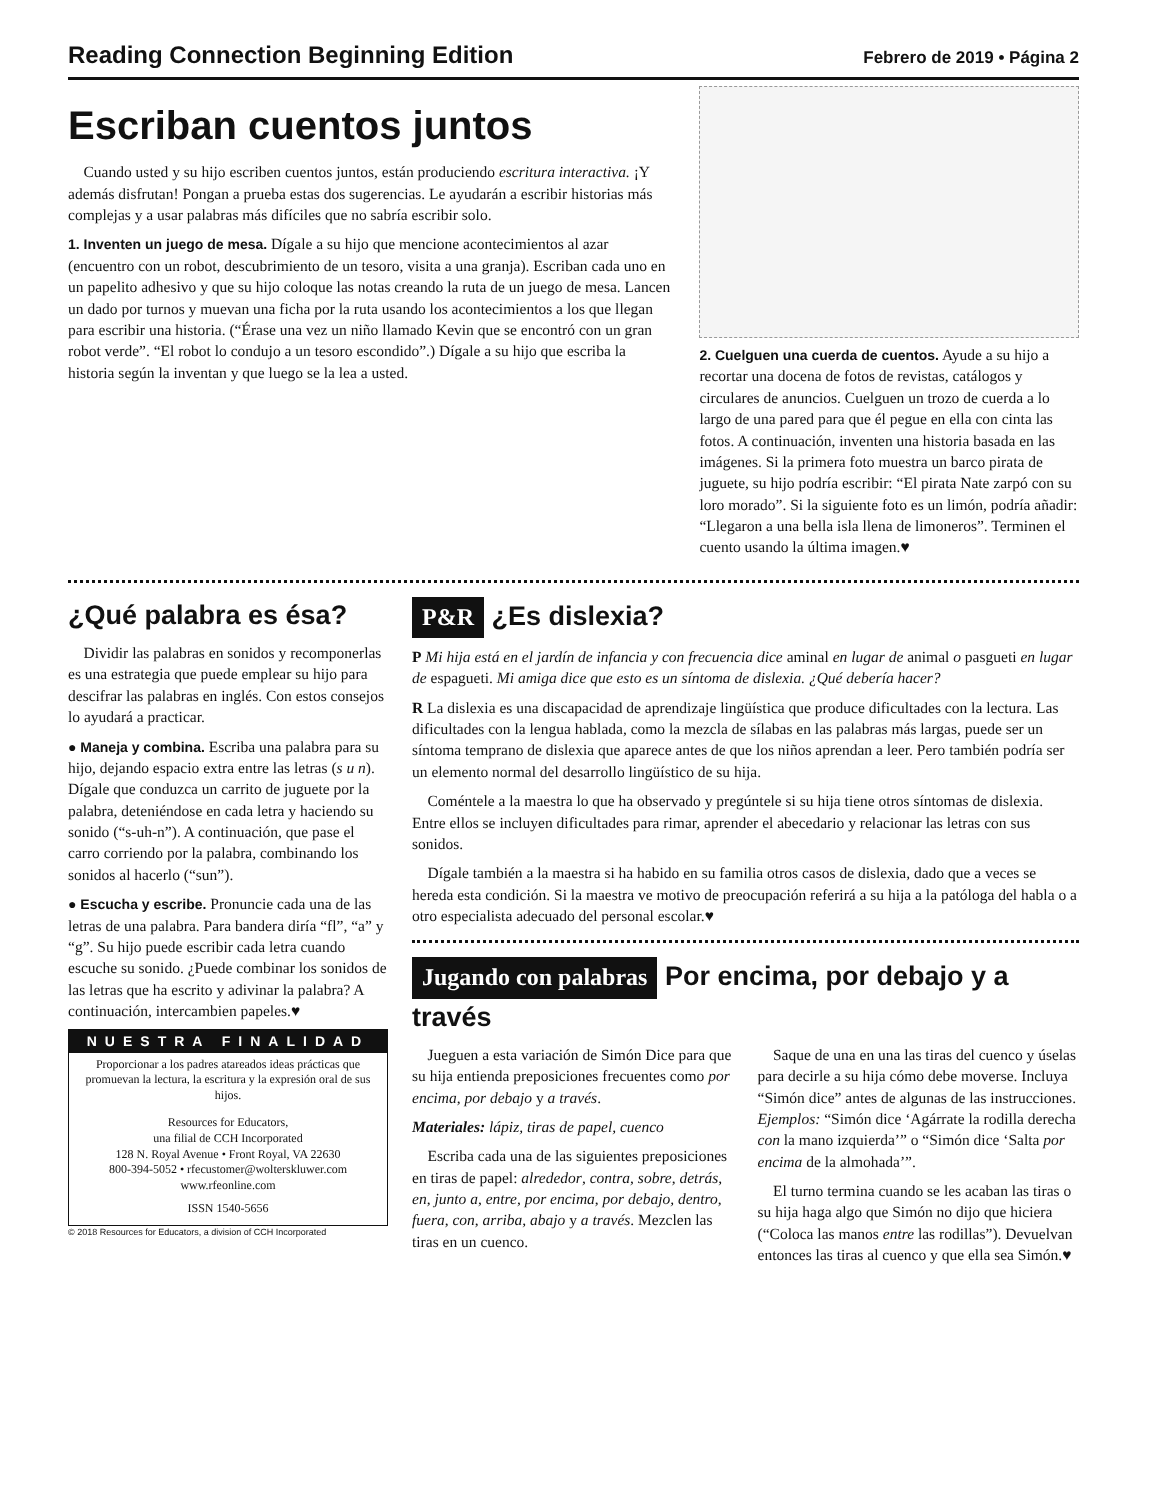Reading Connection Beginning Edition
Febrero de 2019 • Página 2
Escriban cuentos juntos
Cuando usted y su hijo escriben cuentos juntos, están produciendo escritura interactiva. ¡Y además disfrutan! Pongan a prueba estas dos sugerencias. Le ayudarán a escribir historias más complejas y a usar palabras más difíciles que no sabría escribir solo.
1. Inventen un juego de mesa. Dígale a su hijo que mencione acontecimientos al azar (encuentro con un robot, descubrimiento de un tesoro, visita a una granja). Escriban cada uno en un papelito adhesivo y que su hijo coloque las notas creando la ruta de un juego de mesa. Lancen un dado por turnos y muevan una ficha por la ruta usando los acontecimientos a los que llegan para escribir una historia. (“Érase una vez un niño llamado Kevin que se encontró con un gran robot verde”. “El robot lo condujo a un tesoro escondido”.) Dígale a su hijo que escriba la historia según la inventan y que luego se la lea a usted.
2. Cuelguen una cuerda de cuentos. Ayude a su hijo a recortar una docena de fotos de revistas, catálogos y circulares de anuncios. Cuelguen un trozo de cuerda a lo largo de una pared para que él pegue en ella con cinta las fotos. A continuación, inventen una historia basada en las imágenes. Si la primera foto muestra un barco pirata de juguete, su hijo podría escribir: “El pirata Nate zarpó con su loro morado”. Si la siguiente foto es un limón, podría añadir: “Llegaron a una bella isla llena de limoneros”. Terminen el cuento usando la última imagen.♥
¿Qué palabra es ésa?
Dividir las palabras en sonidos y recomponerlas es una estrategia que puede emplear su hijo para descifrar las palabras en inglés. Con estos consejos lo ayudará a practicar.
● Maneja y combina. Escriba una palabra para su hijo, dejando espacio extra entre las letras (s u n). Dígale que conduzca un carrito de juguete por la palabra, deteniéndose en cada letra y haciendo su sonido (“s-uh-n”). A continuación, que pase el carro corriendo por la palabra, combinando los sonidos al hacerlo (“sun”).
● Escucha y escribe. Pronuncie cada una de las letras de una palabra. Para bandera diría “fl”, “a” y “g”. Su hijo puede escribir cada letra cuando escuche su sonido. ¿Puede combinar los sonidos de las letras que ha escrito y adivinar la palabra? A continuación, intercambien papeles.♥
NUESTRA FINALIDAD
Proporcionar a los padres atareados ideas prácticas que promuevan la lectura, la escritura y la expresión oral de sus hijos.
Resources for Educators,
una filial de CCH Incorporated
128 N. Royal Avenue • Front Royal, VA 22630
800-394-5052 • rfecustomer@wolterskluwer.com
www.rfeonline.com
ISSN 1540-5656
© 2018 Resources for Educators, a division of CCH Incorporated
P&R ¿Es dislexia?
P Mi hija está en el jardín de infancia y con frecuencia dice aminal en lugar de animal o pasgueti en lugar de espagueti. Mi amiga dice que esto es un síntoma de dislexia. ¿Qué debería hacer?
R La dislexia es una discapacidad de aprendizaje lingüística que produce dificultades con la lectura. Las dificultades con la lengua hablada, como la mezcla de sílabas en las palabras más largas, puede ser un síntoma temprano de dislexia que aparece antes de que los niños aprendan a leer. Pero también podría ser un elemento normal del desarrollo lingüístico de su hija.
Coméntele a la maestra lo que ha observado y pregúntele si su hija tiene otros síntomas de dislexia. Entre ellos se incluyen dificultades para rimar, aprender el abecedario y relacionar las letras con sus sonidos.
Dígale también a la maestra si ha habido en su familia otros casos de dislexia, dado que a veces se hereda esta condición. Si la maestra ve motivo de preocupación referirá a su hija a la patóloga del habla o a otro especialista adecuado del personal escolar.♥
Jugando con palabras Por encima, por debajo y a través
Jueguen a esta variación de Simón Dice para que su hija entienda preposiciones frecuentes como por encima, por debajo y a través.
Materiales: lápiz, tiras de papel, cuenco
Escriba cada una de las siguientes preposiciones en tiras de papel: alrededor, contra, sobre, detrás, en, junto a, entre, por encima, por debajo, dentro, fuera, con, arriba, abajo y a través. Mezclen las tiras en un cuenco.
Saque de una en una las tiras del cuenco y úselas para decirle a su hija cómo debe moverse. Incluya “Simón dice” antes de algunas de las instrucciones. Ejemplos: “Simón dice ‘Agárrate la rodilla derecha con la mano izquierda’” o “Simón dice ‘Salta por encima de la almohada’”.
El turno termina cuando se les acaban las tiras o su hija haga algo que Simón no dijo que hiciera (“Coloca las manos entre las rodillas”). Devuelvan entonces las tiras al cuenco y que ella sea Simón.♥